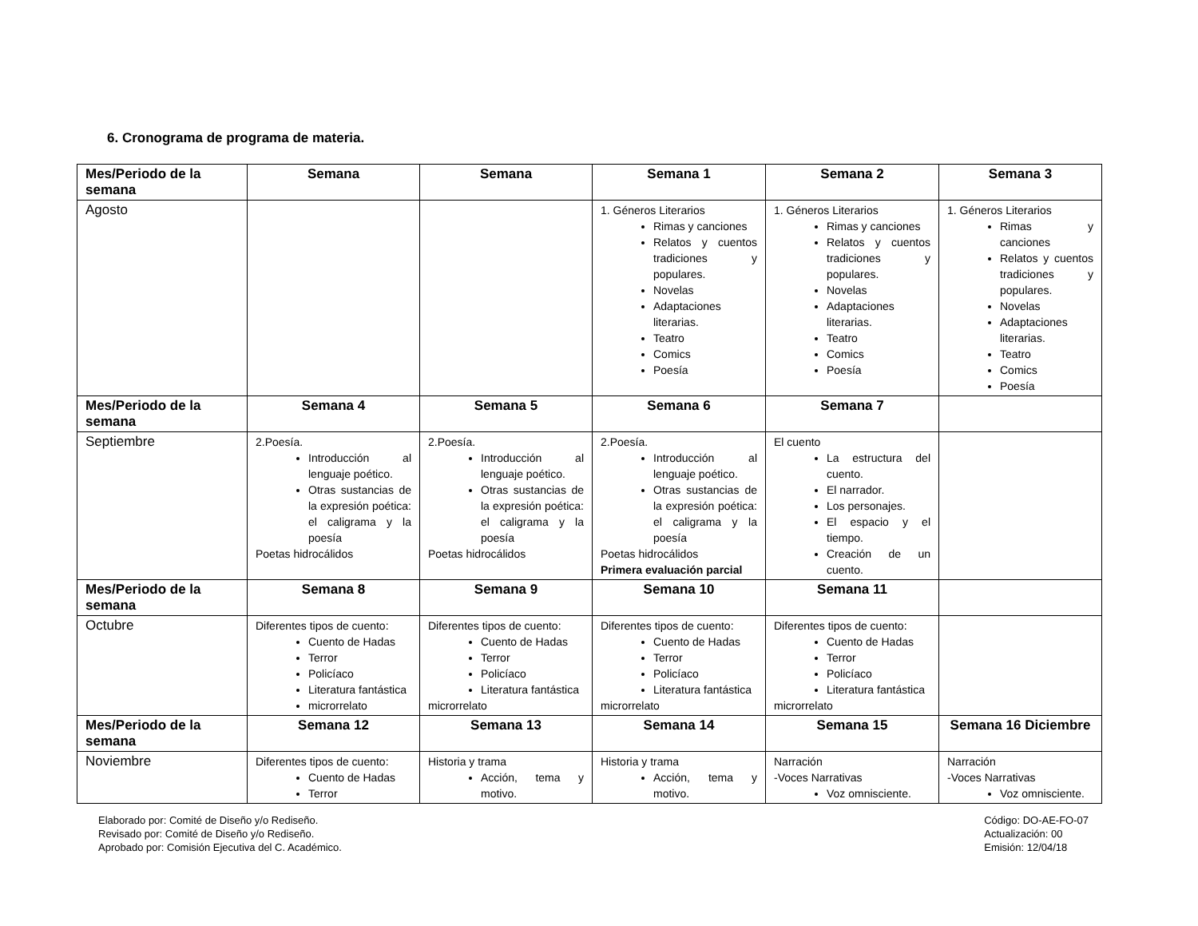6. Cronograma de programa de materia.
| Mes/Periodo de la semana | Semana | Semana | Semana 1 | Semana 2 | Semana 3 |
| --- | --- | --- | --- | --- | --- |
| Agosto | | | 1. Géneros Literarios Rimas y canciones Relatos y cuentos tradiciones y populares. Novelas Adaptaciones literarias. Teatro Comics Poesía | 1. Géneros Literarios Rimas y canciones Relatos y cuentos tradiciones y populares. Novelas Adaptaciones literarias. Teatro Comics Poesía | 1. Géneros Literarios Rimas y canciones Relatos y cuentos tradiciones y populares. Novelas Adaptaciones literarias. Teatro Comics Poesía |
| Mes/Periodo de la semana | Semana 4 | Semana 5 | Semana 6 | Semana 7 | |
| Septiembre | 2.Poesía. Introducción al lenguaje poético. Otras sustancias de la expresión poética: el caligrama y la poesía Poetas hidrocálidos | 2.Poesía. Introducción al lenguaje poético. Otras sustancias de la expresión poética: el caligrama y la poesía Poetas hidrocálidos | 2.Poesía. Introducción al lenguaje poético. Otras sustancias de la expresión poética: el caligrama y la poesía Poetas hidrocálidos Primera evaluación parcial | El cuento La estructura del cuento. El narrador. Los personajes. El espacio y el tiempo. Creación de un cuento. | |
| Mes/Periodo de la semana | Semana 8 | Semana 9 | Semana 10 | Semana 11 | |
| Octubre | Diferentes tipos de cuento: Cuento de Hadas Terror Policíaco Literatura fantástica microrrelato | Diferentes tipos de cuento: Cuento de Hadas Terror Policíaco Literatura fantástica microrrelato | Diferentes tipos de cuento: Cuento de Hadas Terror Policíaco Literatura fantástica microrrelato | Diferentes tipos de cuento: Cuento de Hadas Terror Policíaco Literatura fantástica microrrelato | |
| Mes/Periodo de la semana | Semana 12 | Semana 13 | Semana 14 | Semana 15 | Semana 16 Diciembre |
| Noviembre | Diferentes tipos de cuento: Cuento de Hadas Terror | Historia y trama Acción, tema y motivo. | Historia y trama Acción, tema y motivo. | Narración -Voces Narrativas Voz omnisciente. | Narración -Voces Narrativas Voz omnisciente. |
Elaborado por: Comité de Diseño y/o Rediseño.
Revisado por: Comité de Diseño y/o Rediseño.
Aprobado por: Comisión Ejecutiva del C. Académico.
Código: DO-AE-FO-07
Actualización: 00
Emisión: 12/04/18